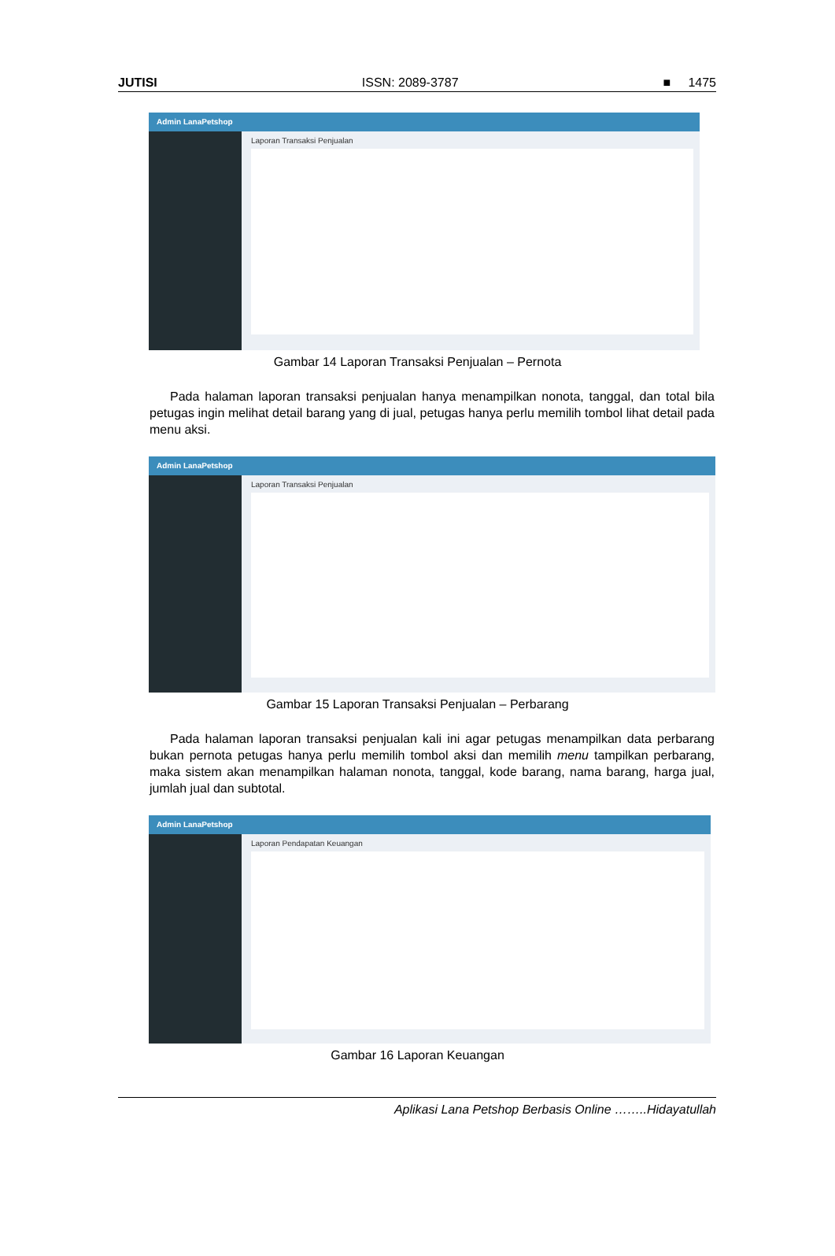JUTISI ISSN: 2089-3787 ■ 1475
Admin LanaPetshop
Laporan Transaksi Penjualan
Gambar 14 Laporan Transaksi Penjualan – Pernota
Pada halaman laporan transaksi penjualan hanya menampilkan nonota, tanggal, dan total bila petugas ingin melihat detail barang yang di jual, petugas hanya perlu memilih tombol lihat detail pada menu aksi.
Admin LanaPetshop
Laporan Transaksi Penjualan
Gambar 15 Laporan Transaksi Penjualan – Perbarang
Pada halaman laporan transaksi penjualan kali ini agar petugas menampilkan data perbarang bukan pernota petugas hanya perlu memilih tombol aksi dan memilih menu tampilkan perbarang, maka sistem akan menampilkan halaman nonota, tanggal, kode barang, nama barang, harga jual, jumlah jual dan subtotal.
Admin LanaPetshop
Laporan Pendapatan Keuangan
Gambar 16 Laporan Keuangan
Aplikasi Lana Petshop Berbasis Online ……..Hidayatullah